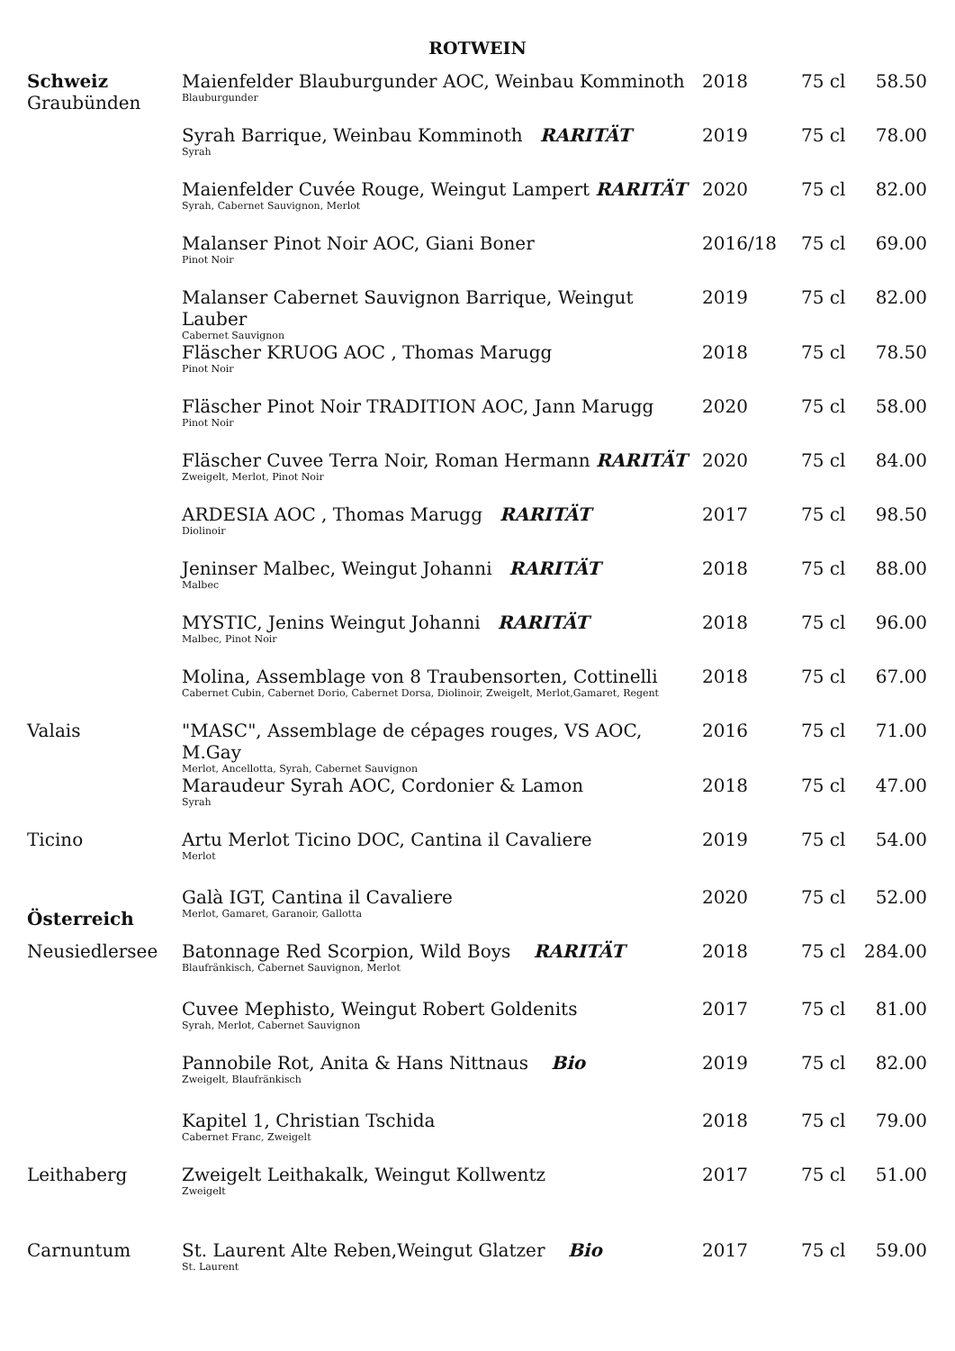ROTWEIN
| Schweiz Graubünden | Maienfelder Blauburgunder AOC, Weinbau Komminoth Blauburgunder | 2018 | 75 cl | 58.50 |
| | Syrah Barrique, Weinbau Komminoth RARITÄT Syrah | 2019 | 75 cl | 78.00 |
| | Maienfelder Cuvée Rouge, Weingut Lampert RARITÄT Syrah, Cabernet Sauvignon, Merlot | 2020 | 75 cl | 82.00 |
| | Malanser Pinot Noir AOC, Giani Boner Pinot Noir | 2016/18 | 75 cl | 69.00 |
| | Malanser Cabernet Sauvignon Barrique, Weingut Lauber Cabernet Sauvignon | 2019 | 75 cl | 82.00 |
| | Fläscher KRUOG AOC , Thomas Marugg Pinot Noir | 2018 | 75 cl | 78.50 |
| | Fläscher Pinot Noir TRADITION AOC, Jann Marugg Pinot Noir | 2020 | 75 cl | 58.00 |
| | Fläscher Cuvee Terra Noir, Roman Hermann RARITÄT Zweigelt, Merlot, Pinot Noir | 2020 | 75 cl | 84.00 |
| | ARDESIA AOC , Thomas Marugg RARITÄT Diolinoir | 2017 | 75 cl | 98.50 |
| | Jeninser Malbec, Weingut Johanni RARITÄT Malbec | 2018 | 75 cl | 88.00 |
| | MYSTIC, Jenins Weingut Johanni RARITÄT Malbec, Pinot Noir | 2018 | 75 cl | 96.00 |
| | Molina, Assemblage von 8 Traubensorten, Cottinelli Cabernet Cubin, Cabernet Dorio, Cabernet Dorsa, Diolinoir, Zweigelt, Merlot,Gamaret, Regent | 2018 | 75 cl | 67.00 |
| Valais | "MASC", Assemblage de cépages rouges, VS AOC, M.Gay Merlot, Ancellotta, Syrah, Cabernet Sauvignon | 2016 | 75 cl | 71.00 |
| | Maraudeur Syrah AOC, Cordonier & Lamon Syrah | 2018 | 75 cl | 47.00 |
| Ticino | Artu Merlot Ticino DOC, Cantina il Cavaliere Merlot | 2019 | 75 cl | 54.00 |
| Österreich | Galà IGT, Cantina il Cavaliere Merlot, Gamaret, Garanoir, Gallotta | 2020 | 75 cl | 52.00 |
| Neusiedlersee | Batonnage Red Scorpion, Wild Boys RARITÄT Blaufränkisch, Cabernet Sauvignon, Merlot | 2018 | 75 cl | 284.00 |
| | Cuvee Mephisto, Weingut Robert Goldenits Syrah, Merlot, Cabernet Sauvignon | 2017 | 75 cl | 81.00 |
| | Pannobile Rot, Anita & Hans Nittnaus Bio Zweigelt, Blaufränkisch | 2019 | 75 cl | 82.00 |
| | Kapitel 1, Christian Tschida Cabernet Franc, Zweigelt | 2018 | 75 cl | 79.00 |
| Leithaberg | Zweigelt Leithakalk, Weingut Kollwentz Zweigelt | 2017 | 75 cl | 51.00 |
| Carnuntum | St. Laurent Alte Reben,Weingut Glatzer Bio St. Laurent | 2017 | 75 cl | 59.00 |